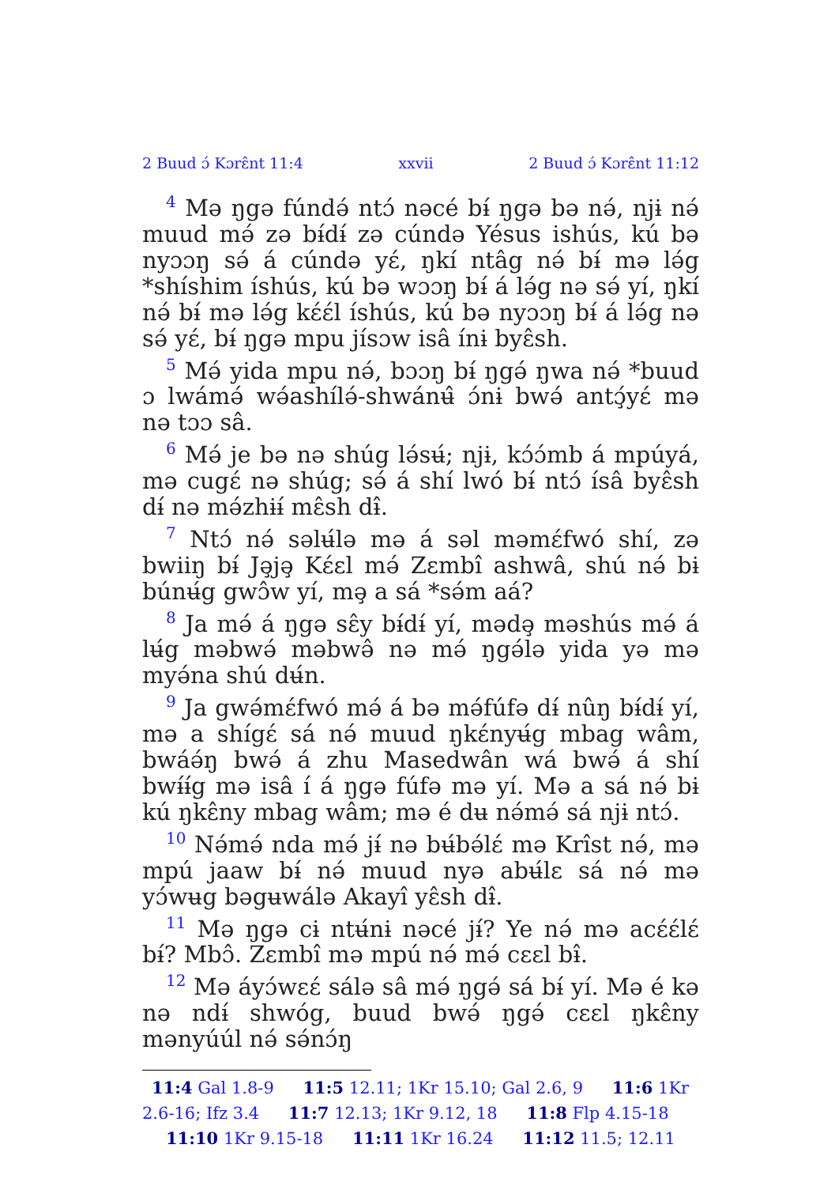2 Buud ɔ́ Kɔrɛ̂nt 11:4 xxvii 2 Buud ɔ́ Kɔrɛ̂nt 11:12
<sup>4</sup> Mə ŋgə fúndə́ ntɔ́ nəcé bɨ́ ŋgə bə nə́, njɨ nə́ muud mə́ zə bɨ́dɨ́ zə cúndə Yésus ishús, kú bə nyɔɔŋ sə́ á cúndə yɛ́, ŋkí ntâg nə́ bɨ́ mə lə́g *shíshim íshús, kú bə wɔɔŋ bɨ́ á lə́g nə sə́ yí, ŋkí nə́ bɨ́ mə lə́g kɛ́ɛ́l íshús, kú bə nyɔɔŋ bɨ́ á lə́g nə sə́ yɛ́, bɨ́ ŋgə mpu jísɔw isâ ínɨ byɛ̂sh.
<sup>5</sup> Mə́ yida mpu nə́, bɔɔŋ bɨ́ ŋgə́ ŋwa nə́ *buud ɔ lwámə́ wə́ashílə́-shwánʉ̂ ɔ́nɨ bwə́ antɔ̧́yɛ́ mə nə tɔɔ sâ.
<sup>6</sup> Mə́ je bə nə shúg lə́sʉ́; njɨ, kɔ́ɔ́mb á mpúyá, mə cugɛ́ nə shúg; sə́ á shí lwó bɨ́ ntɔ́ ísâ byɛ̂sh dɨ́ nə mə́zhɨɨ́ mɛ̂sh dɨ̂.
<sup>7</sup> Ntɔ́ nə́ səlʉ́lə mə á səl məmɛ́fwó shí, zə bwiiŋ bɨ́ Jə̧jə̧ Kɛ́ɛl mə́ Zɛmbî ashwâ, shú nə́ bɨ búnʉ́g gwɔ̂w yí, mə̧ a sá *sə́m aá?
<sup>8</sup> Ja mə́ á ŋgə sɛ̂y bɨ́dɨ́ yí, mədə̧ məshús mə́ á lʉ́g məbwə́ məbwə̂ nə mə́ ŋgə́lə yida yə mə myə́na shú dʉ́n.
<sup>9</sup> Ja gwə́mɛ́fwó mə́ á bə mə́fúfə dɨ́ nûŋ bɨ́dɨ́ yí, mə a shígɛ́ sá nə́ muud ŋkɛ́nyʉ́g mbag wâm, bwáə́ŋ bwə́ á zhu Masedwân wá bwə́ á shí bwɨ́ɨ́g mə isâ í á ŋgə fúfə mə yí. Mə a sá nə́ bɨ kú ŋkɛ̂ny mbag wâm; mə é dʉ nə́mə́ sá njɨ ntɔ́.
<sup>10</sup> Nə́mə́ nda mə́ jɨ́ nə bʉ́bə́lɛ́ mə Krîst nə́, mə mpú jaaw bɨ́ nə́ muud nyə abʉ́lɛ sá nə́ mə yɔ́wʉg bəgʉwálə Akayî yɛ̂sh dɨ̂.
<sup>11</sup> Mə ŋgə cɨ ntʉ́nɨ nəcé jɨ́? Ye nə́ mə acɛ́ɛ́lɛ́ bɨ́? Mbɔ̂. Zɛmbî mə mpú nə́ mə́ cɛɛl bɨ̂.
<sup>12</sup> Mə áyɔ́wɛɛ́ sálə sâ mə́ ŋgə́ sá bɨ́ yí. Mə é kə nə ndɨ́ shwóg, buud bwə́ ŋgə́ cɛɛl ŋkɛ̂ny mənyúúl nə́ sə́nɔ́ŋ
11:4 Gal 1.8-9 11:5 12.11; 1Kr 15.10; Gal 2.6, 9 11:6 1Kr 2.6-16; Ifz 3.4 11:7 12.13; 1Kr 9.12, 18 11:8 Flp 4.15-18 11:10 1Kr 9.15-18 11:11 1Kr 16.24 11:12 11.5; 12.11